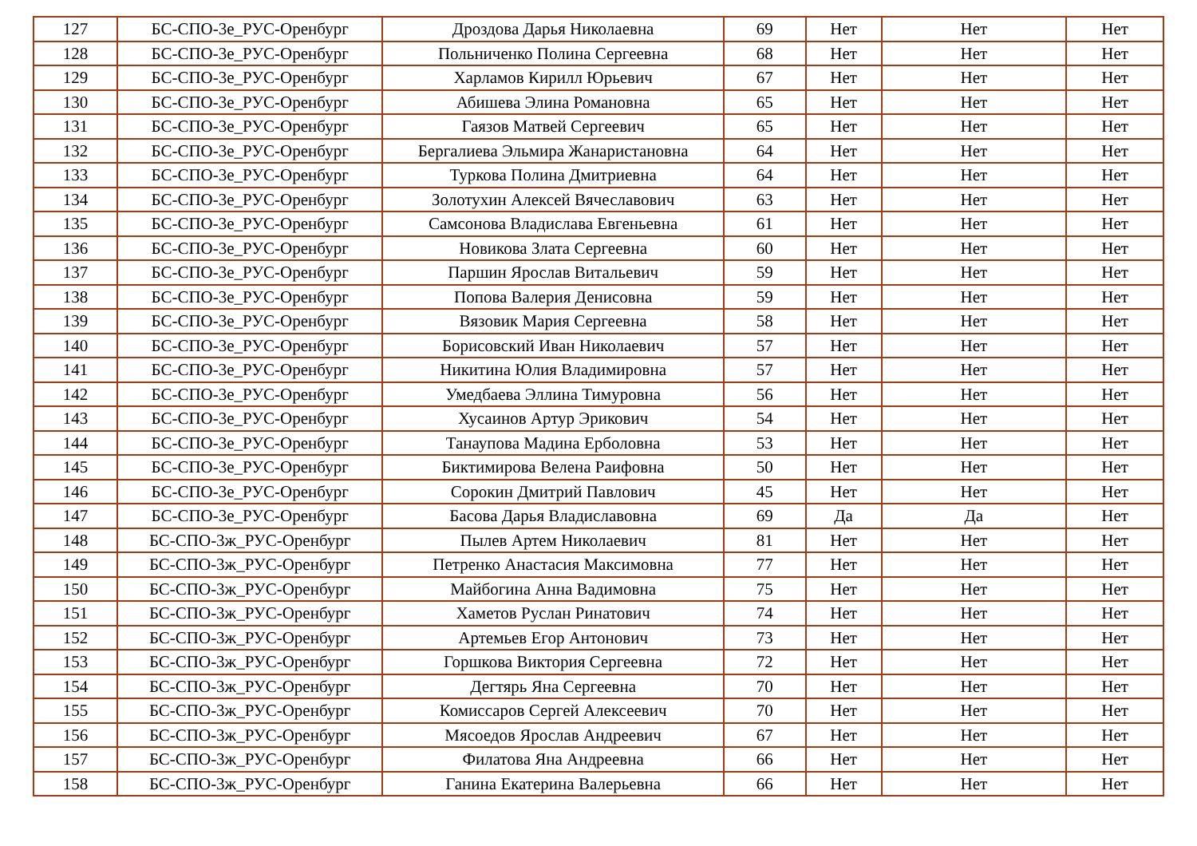| 127 | БС-СПО-3е_РУС-Оренбург | Дроздова Дарья Николаевна | 69 | Нет | Нет | Нет |
| 128 | БС-СПО-3е_РУС-Оренбург | Польниченко Полина Сергеевна | 68 | Нет | Нет | Нет |
| 129 | БС-СПО-3е_РУС-Оренбург | Харламов Кирилл Юрьевич | 67 | Нет | Нет | Нет |
| 130 | БС-СПО-3е_РУС-Оренбург | Абишева Элина Романовна | 65 | Нет | Нет | Нет |
| 131 | БС-СПО-3е_РУС-Оренбург | Гаязов Матвей Сергеевич | 65 | Нет | Нет | Нет |
| 132 | БС-СПО-3е_РУС-Оренбург | Бергалиева Эльмира Жанаристановна | 64 | Нет | Нет | Нет |
| 133 | БС-СПО-3е_РУС-Оренбург | Туркова Полина Дмитриевна | 64 | Нет | Нет | Нет |
| 134 | БС-СПО-3е_РУС-Оренбург | Золотухин Алексей Вячеславович | 63 | Нет | Нет | Нет |
| 135 | БС-СПО-3е_РУС-Оренбург | Самсонова Владислава Евгеньевна | 61 | Нет | Нет | Нет |
| 136 | БС-СПО-3е_РУС-Оренбург | Новикова Злата Сергеевна | 60 | Нет | Нет | Нет |
| 137 | БС-СПО-3е_РУС-Оренбург | Паршин Ярослав Витальевич | 59 | Нет | Нет | Нет |
| 138 | БС-СПО-3е_РУС-Оренбург | Попова Валерия Денисовна | 59 | Нет | Нет | Нет |
| 139 | БС-СПО-3е_РУС-Оренбург | Вязовик Мария Сергеевна | 58 | Нет | Нет | Нет |
| 140 | БС-СПО-3е_РУС-Оренбург | Борисовский Иван Николаевич | 57 | Нет | Нет | Нет |
| 141 | БС-СПО-3е_РУС-Оренбург | Никитина Юлия Владимировна | 57 | Нет | Нет | Нет |
| 142 | БС-СПО-3е_РУС-Оренбург | Умедбаева Эллина Тимуровна | 56 | Нет | Нет | Нет |
| 143 | БС-СПО-3е_РУС-Оренбург | Хусаинов Артур Эрикович | 54 | Нет | Нет | Нет |
| 144 | БС-СПО-3е_РУС-Оренбург | Танаупова Мадина Ерболовна | 53 | Нет | Нет | Нет |
| 145 | БС-СПО-3е_РУС-Оренбург | Биктимирова Велена Раифовна | 50 | Нет | Нет | Нет |
| 146 | БС-СПО-3е_РУС-Оренбург | Сорокин Дмитрий Павлович | 45 | Нет | Нет | Нет |
| 147 | БС-СПО-3е_РУС-Оренбург | Басова Дарья Владиславовна | 69 | Да | Да | Нет |
| 148 | БС-СПО-3ж_РУС-Оренбург | Пылев Артем Николаевич | 81 | Нет | Нет | Нет |
| 149 | БС-СПО-3ж_РУС-Оренбург | Петренко Анастасия Максимовна | 77 | Нет | Нет | Нет |
| 150 | БС-СПО-3ж_РУС-Оренбург | Майбогина Анна Вадимовна | 75 | Нет | Нет | Нет |
| 151 | БС-СПО-3ж_РУС-Оренбург | Хаметов Руслан Ринатович | 74 | Нет | Нет | Нет |
| 152 | БС-СПО-3ж_РУС-Оренбург | Артемьев Егор Антонович | 73 | Нет | Нет | Нет |
| 153 | БС-СПО-3ж_РУС-Оренбург | Горшкова Виктория Сергеевна | 72 | Нет | Нет | Нет |
| 154 | БС-СПО-3ж_РУС-Оренбург | Дегтярь Яна Сергеевна | 70 | Нет | Нет | Нет |
| 155 | БС-СПО-3ж_РУС-Оренбург | Комиссаров Сергей Алексеевич | 70 | Нет | Нет | Нет |
| 156 | БС-СПО-3ж_РУС-Оренбург | Мясоедов Ярослав Андреевич | 67 | Нет | Нет | Нет |
| 157 | БС-СПО-3ж_РУС-Оренбург | Филатова Яна Андреевна | 66 | Нет | Нет | Нет |
| 158 | БС-СПО-3ж_РУС-Оренбург | Ганина Екатерина Валерьевна | 66 | Нет | Нет | Нет |